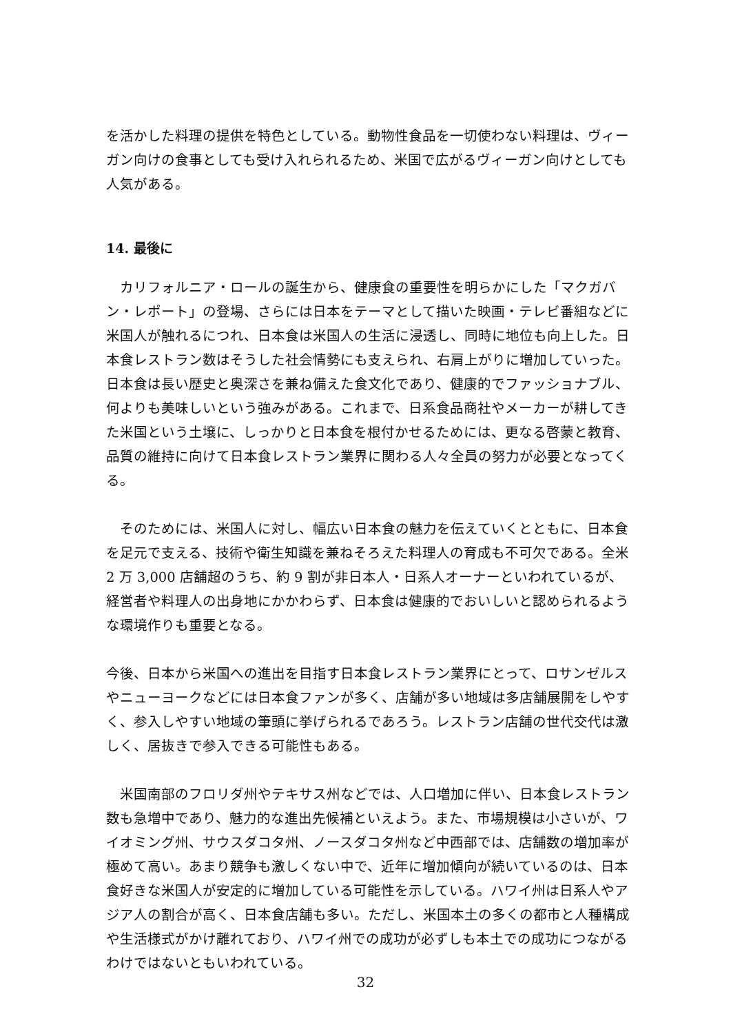を活かした料理の提供を特色としている。動物性食品を一切使わない料理は、ヴィーガン向けの食事としても受け入れられるため、米国で広がるヴィーガン向けとしても人気がある。
14. 最後に
　カリフォルニア・ロールの誕生から、健康食の重要性を明らかにした「マクガバン・レポート」の登場、さらには日本をテーマとして描いた映画・テレビ番組などに米国人が触れるにつれ、日本食は米国人の生活に浸透し、同時に地位も向上した。日本食レストラン数はそうした社会情勢にも支えられ、右肩上がりに増加していった。日本食は長い歴史と奥深さを兼ね備えた食文化であり、健康的でファッショナブル、何よりも美味しいという強みがある。これまで、日系食品商社やメーカーが耕してきた米国という土壌に、しっかりと日本食を根付かせるためには、更なる啓蒙と教育、品質の維持に向けて日本食レストラン業界に関わる人々全員の努力が必要となってくる。
　そのためには、米国人に対し、幅広い日本食の魅力を伝えていくとともに、日本食を足元で支える、技術や衛生知識を兼ねそろえた料理人の育成も不可欠である。全米 2 万 3,000 店舗超のうち、約 9 割が非日本人・日系人オーナーといわれているが、経営者や料理人の出身地にかかわらず、日本食は健康的でおいしいと認められるような環境作りも重要となる。
今後、日本から米国への進出を目指す日本食レストラン業界にとって、ロサンゼルスやニューヨークなどには日本食ファンが多く、店舗が多い地域は多店舗展開をしやすく、参入しやすい地域の筆頭に挙げられるであろう。レストラン店舗の世代交代は激しく、居抜きで参入できる可能性もある。
　米国南部のフロリダ州やテキサス州などでは、人口増加に伴い、日本食レストラン数も急増中であり、魅力的な進出先候補といえよう。また、市場規模は小さいが、ワイオミング州、サウスダコタ州、ノースダコタ州など中西部では、店舗数の増加率が極めて高い。あまり競争も激しくない中で、近年に増加傾向が続いているのは、日本食好きな米国人が安定的に増加している可能性を示している。ハワイ州は日系人やアジア人の割合が高く、日本食店舗も多い。ただし、米国本土の多くの都市と人種構成や生活様式がかけ離れており、ハワイ州での成功が必ずしも本土での成功につながるわけではないともいわれている。
32